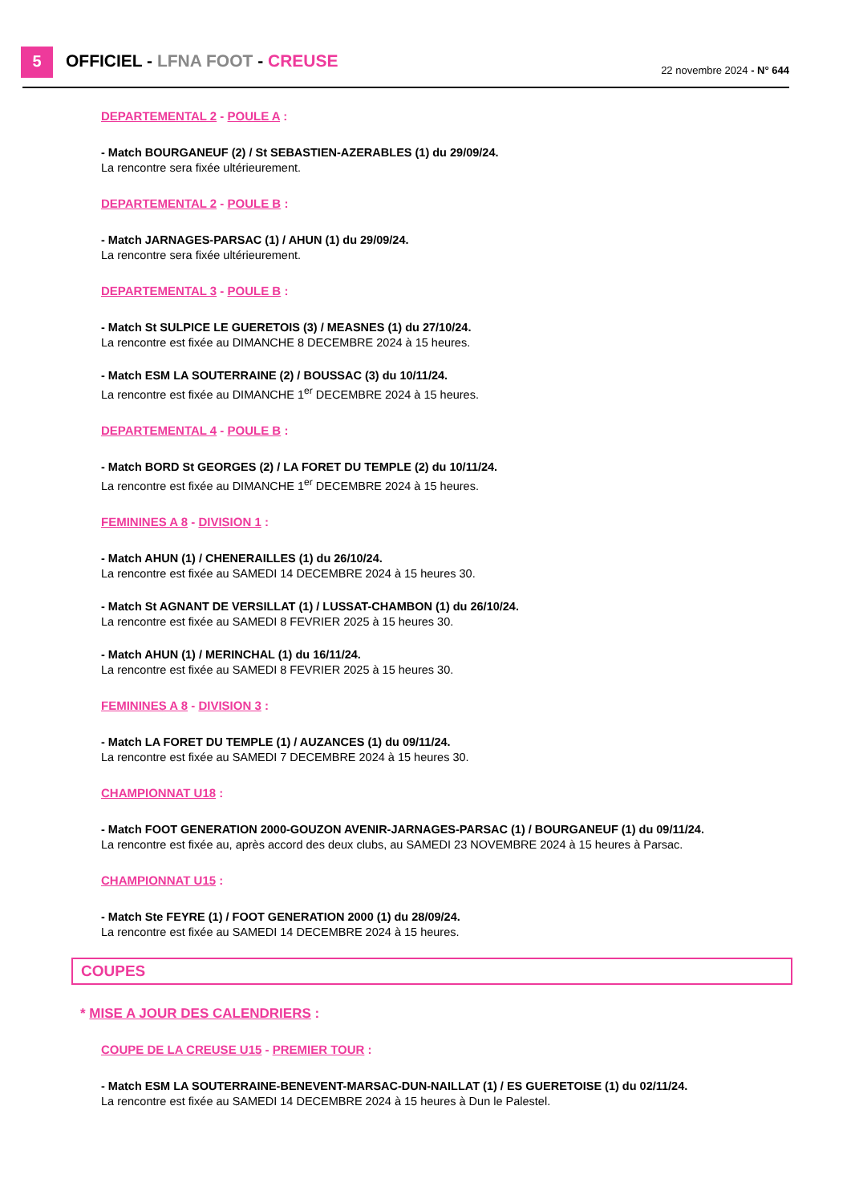5 OFFICIEL - LFNA FOOT - CREUSE 22 novembre 2024 - N° 644
DEPARTEMENTAL 2 - POULE A :
- Match BOURGANEUF (2) / St SEBASTIEN-AZERABLES (1) du 29/09/24.
La rencontre sera fixée ultérieurement.
DEPARTEMENTAL 2 - POULE B :
- Match JARNAGES-PARSAC (1) / AHUN (1) du 29/09/24.
La rencontre sera fixée ultérieurement.
DEPARTEMENTAL 3 - POULE B :
- Match St SULPICE LE GUERETOIS (3) / MEASNES (1) du 27/10/24.
La rencontre est fixée au DIMANCHE 8 DECEMBRE 2024 à 15 heures.
- Match ESM LA SOUTERRAINE (2) / BOUSSAC (3) du 10/11/24.
La rencontre est fixée au DIMANCHE 1<sup>er</sup> DECEMBRE 2024 à 15 heures.
DEPARTEMENTAL 4 - POULE B :
- Match BORD St GEORGES (2) / LA FORET DU TEMPLE (2) du 10/11/24.
La rencontre est fixée au DIMANCHE 1<sup>er</sup> DECEMBRE 2024 à 15 heures.
FEMININES A 8 - DIVISION 1 :
- Match AHUN (1) / CHENERAILLES (1) du 26/10/24.
La rencontre est fixée au SAMEDI 14 DECEMBRE 2024 à 15 heures 30.
- Match St AGNANT DE VERSILLAT (1) / LUSSAT-CHAMBON (1) du 26/10/24.
La rencontre est fixée au SAMEDI 8 FEVRIER 2025 à 15 heures 30.
- Match AHUN (1) / MERINCHAL (1) du 16/11/24.
La rencontre est fixée au SAMEDI 8 FEVRIER 2025 à 15 heures 30.
FEMININES A 8 - DIVISION 3 :
- Match LA FORET DU TEMPLE (1) / AUZANCES (1) du 09/11/24.
La rencontre est fixée au SAMEDI 7 DECEMBRE 2024 à 15 heures 30.
CHAMPIONNAT U18 :
- Match FOOT GENERATION 2000-GOUZON AVENIR-JARNAGES-PARSAC (1) / BOURGANEUF (1) du 09/11/24.
La rencontre est fixée au, après accord des deux clubs, au SAMEDI 23 NOVEMBRE 2024 à 15 heures à Parsac.
CHAMPIONNAT U15 :
- Match Ste FEYRE (1) / FOOT GENERATION 2000 (1) du 28/09/24.
La rencontre est fixée au SAMEDI 14 DECEMBRE 2024 à 15 heures.
COUPES
* MISE A JOUR DES CALENDRIERS :
COUPE DE LA CREUSE U15 - PREMIER TOUR :
- Match ESM LA SOUTERRAINE-BENEVENT-MARSAC-DUN-NAILLAT (1) / ES GUERETOISE (1) du 02/11/24.
La rencontre est fixée au SAMEDI 14 DECEMBRE 2024 à 15 heures à Dun le Palestel.